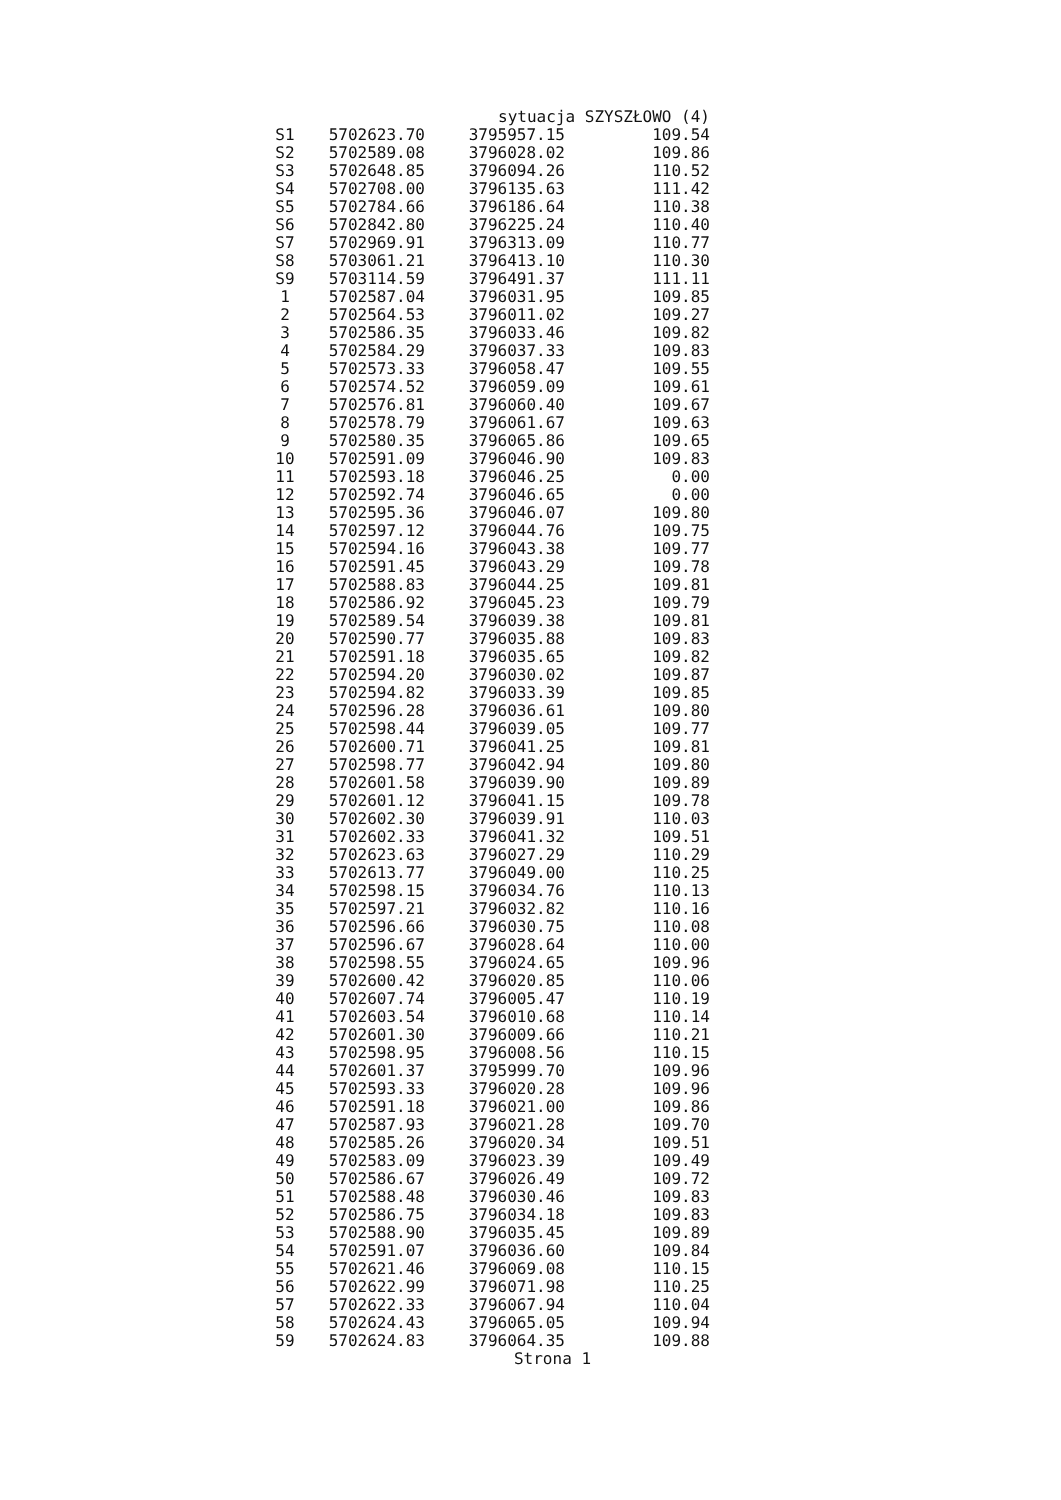sytuacja SZYSZŁOWO (4)
| S1 | 5702623.70 | 3795957.15 | 109.54 |
| S2 | 5702589.08 | 3796028.02 | 109.86 |
| S3 | 5702648.85 | 3796094.26 | 110.52 |
| S4 | 5702708.00 | 3796135.63 | 111.42 |
| S5 | 5702784.66 | 3796186.64 | 110.38 |
| S6 | 5702842.80 | 3796225.24 | 110.40 |
| S7 | 5702969.91 | 3796313.09 | 110.77 |
| S8 | 5703061.21 | 3796413.10 | 110.30 |
| S9 | 5703114.59 | 3796491.37 | 111.11 |
| 1 | 5702587.04 | 3796031.95 | 109.85 |
| 2 | 5702564.53 | 3796011.02 | 109.27 |
| 3 | 5702586.35 | 3796033.46 | 109.82 |
| 4 | 5702584.29 | 3796037.33 | 109.83 |
| 5 | 5702573.33 | 3796058.47 | 109.55 |
| 6 | 5702574.52 | 3796059.09 | 109.61 |
| 7 | 5702576.81 | 3796060.40 | 109.67 |
| 8 | 5702578.79 | 3796061.67 | 109.63 |
| 9 | 5702580.35 | 3796065.86 | 109.65 |
| 10 | 5702591.09 | 3796046.90 | 109.83 |
| 11 | 5702593.18 | 3796046.25 | 0.00 |
| 12 | 5702592.74 | 3796046.65 | 0.00 |
| 13 | 5702595.36 | 3796046.07 | 109.80 |
| 14 | 5702597.12 | 3796044.76 | 109.75 |
| 15 | 5702594.16 | 3796043.38 | 109.77 |
| 16 | 5702591.45 | 3796043.29 | 109.78 |
| 17 | 5702588.83 | 3796044.25 | 109.81 |
| 18 | 5702586.92 | 3796045.23 | 109.79 |
| 19 | 5702589.54 | 3796039.38 | 109.81 |
| 20 | 5702590.77 | 3796035.88 | 109.83 |
| 21 | 5702591.18 | 3796035.65 | 109.82 |
| 22 | 5702594.20 | 3796030.02 | 109.87 |
| 23 | 5702594.82 | 3796033.39 | 109.85 |
| 24 | 5702596.28 | 3796036.61 | 109.80 |
| 25 | 5702598.44 | 3796039.05 | 109.77 |
| 26 | 5702600.71 | 3796041.25 | 109.81 |
| 27 | 5702598.77 | 3796042.94 | 109.80 |
| 28 | 5702601.58 | 3796039.90 | 109.89 |
| 29 | 5702601.12 | 3796041.15 | 109.78 |
| 30 | 5702602.30 | 3796039.91 | 110.03 |
| 31 | 5702602.33 | 3796041.32 | 109.51 |
| 32 | 5702623.63 | 3796027.29 | 110.29 |
| 33 | 5702613.77 | 3796049.00 | 110.25 |
| 34 | 5702598.15 | 3796034.76 | 110.13 |
| 35 | 5702597.21 | 3796032.82 | 110.16 |
| 36 | 5702596.66 | 3796030.75 | 110.08 |
| 37 | 5702596.67 | 3796028.64 | 110.00 |
| 38 | 5702598.55 | 3796024.65 | 109.96 |
| 39 | 5702600.42 | 3796020.85 | 110.06 |
| 40 | 5702607.74 | 3796005.47 | 110.19 |
| 41 | 5702603.54 | 3796010.68 | 110.14 |
| 42 | 5702601.30 | 3796009.66 | 110.21 |
| 43 | 5702598.95 | 3796008.56 | 110.15 |
| 44 | 5702601.37 | 3795999.70 | 109.96 |
| 45 | 5702593.33 | 3796020.28 | 109.96 |
| 46 | 5702591.18 | 3796021.00 | 109.86 |
| 47 | 5702587.93 | 3796021.28 | 109.70 |
| 48 | 5702585.26 | 3796020.34 | 109.51 |
| 49 | 5702583.09 | 3796023.39 | 109.49 |
| 50 | 5702586.67 | 3796026.49 | 109.72 |
| 51 | 5702588.48 | 3796030.46 | 109.83 |
| 52 | 5702586.75 | 3796034.18 | 109.83 |
| 53 | 5702588.90 | 3796035.45 | 109.89 |
| 54 | 5702591.07 | 3796036.60 | 109.84 |
| 55 | 5702621.46 | 3796069.08 | 110.15 |
| 56 | 5702622.99 | 3796071.98 | 110.25 |
| 57 | 5702622.33 | 3796067.94 | 110.04 |
| 58 | 5702624.43 | 3796065.05 | 109.94 |
| 59 | 5702624.83 | 3796064.35 | 109.88 |
Strona 1